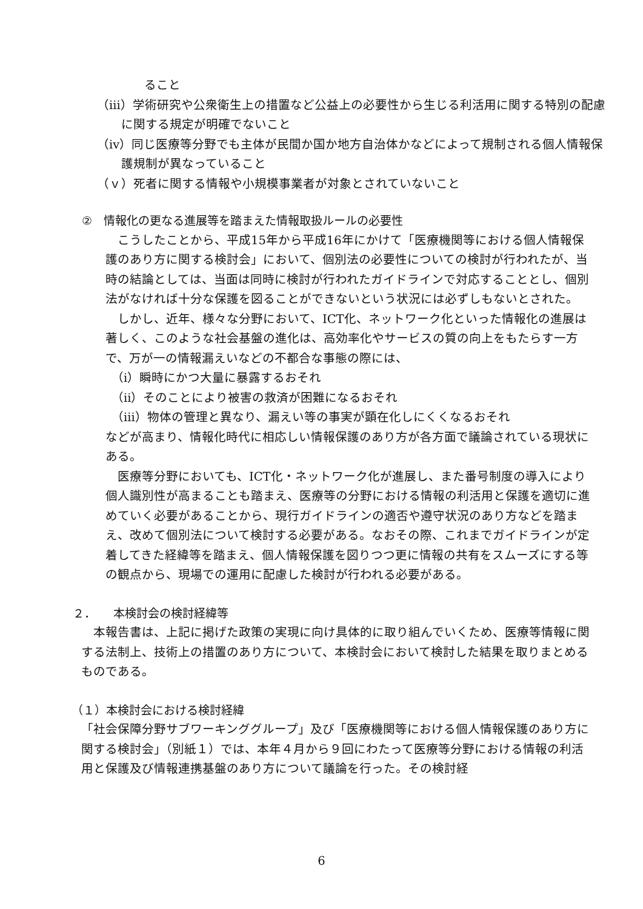ること
（ⅲ）学術研究や公衆衛生上の措置など公益上の必要性から生じる利活用に関する特別の配慮に関する規定が明確でないこと
（ⅳ）同じ医療等分野でも主体が民間か国か地方自治体かなどによって規制される個人情報保護規制が異なっていること
（ｖ）死者に関する情報や小規模事業者が対象とされていないこと
②　情報化の更なる進展等を踏まえた情報取扱ルールの必要性
　こうしたことから、平成15年から平成16年にかけて「医療機関等における個人情報保護のあり方に関する検討会」において、個別法の必要性についての検討が行われたが、当時の結論としては、当面は同時に検討が行われたガイドラインで対応することとし、個別法がなければ十分な保護を図ることができないという状況には必ずしもないとされた。
　しかし、近年、様々な分野において、ICT化、ネットワーク化といった情報化の進展は著しく、このような社会基盤の進化は、高効率化やサービスの質の向上をもたらす一方で、万が一の情報漏えいなどの不都合な事態の際には、
　（ⅰ）瞬時にかつ大量に暴露するおそれ
　（ⅱ）そのことにより被害の救済が困難になるおそれ
　（ⅲ）物体の管理と異なり、漏えい等の事実が顕在化しにくくなるおそれ
などが高まり、情報化時代に相応しい情報保護のあり方が各方面で議論されている現状にある。
　医療等分野においても、ICT化・ネットワーク化が進展し、また番号制度の導入により個人識別性が高まることも踏まえ、医療等の分野における情報の利活用と保護を適切に進めていく必要があることから、現行ガイドラインの適否や遵守状況のあり方などを踏まえ、改めて個別法について検討する必要がある。なおその際、これまでガイドラインが定着してきた経緯等を踏まえ、個人情報保護を図りつつ更に情報の共有をスムーズにする等の観点から、現場での運用に配慮した検討が行われる必要がある。
２．　　本検討会の検討経緯等
　本報告書は、上記に掲げた政策の実現に向け具体的に取り組んでいくため、医療等情報に関する法制上、技術上の措置のあり方について、本検討会において検討した結果を取りまとめるものである。
（１）本検討会における検討経緯
「社会保障分野サブワーキンググループ」及び「医療機関等における個人情報保護のあり方に関する検討会」（別紙１）では、本年４月から９回にわたって医療等分野における情報の利活用と保護及び情報連携基盤のあり方について議論を行った。その検討経
6